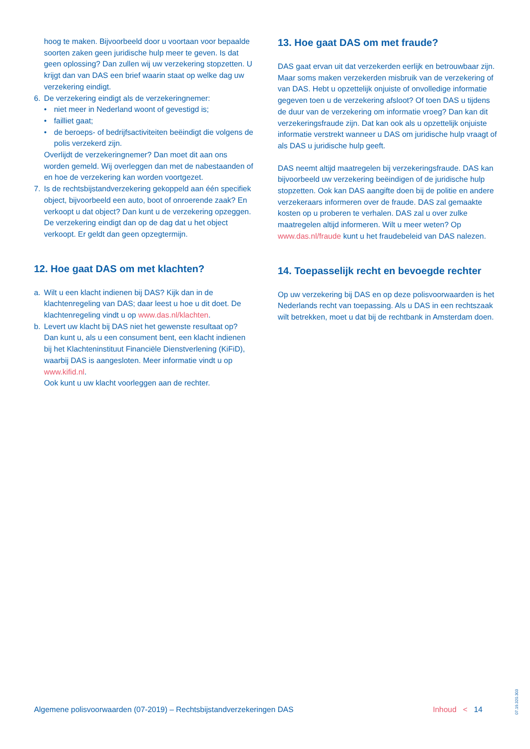hoog te maken. Bijvoorbeeld door u voortaan voor bepaalde soorten zaken geen juridische hulp meer te geven. Is dat geen oplossing? Dan zullen wij uw verzekering stopzetten. U krijgt dan van DAS een brief waarin staat op welke dag uw verzekering eindigt.
6. De verzekering eindigt als de verzekeringnemer:
• niet meer in Nederland woont of gevestigd is;
• failliet gaat;
• de beroeps- of bedrijfsactiviteiten beëindigt die volgens de polis verzekerd zijn.
Overlijdt de verzekeringnemer? Dan moet dit aan ons worden gemeld. Wij overleggen dan met de nabestaanden of en hoe de verzekering kan worden voortgezet.
7. Is de rechtsbijstandverzekering gekoppeld aan één specifiek object, bijvoorbeeld een auto, boot of onroerende zaak? En verkoopt u dat object? Dan kunt u de verzekering opzeggen. De verzekering eindigt dan op de dag dat u het object verkoopt. Er geldt dan geen opzegtermijn.
12. Hoe gaat DAS om met klachten?
a. Wilt u een klacht indienen bij DAS? Kijk dan in de klachtenregeling van DAS; daar leest u hoe u dit doet. De klachtenregeling vindt u op www.das.nl/klachten.
b. Levert uw klacht bij DAS niet het gewenste resultaat op? Dan kunt u, als u een consument bent, een klacht indienen bij het Klachteninstituut Financiële Dienstverlening (KiFiD), waarbij DAS is aangesloten. Meer informatie vindt u op www.kifid.nl.
Ook kunt u uw klacht voorleggen aan de rechter.
13. Hoe gaat DAS om met fraude?
DAS gaat ervan uit dat verzekerden eerlijk en betrouwbaar zijn. Maar soms maken verzekerden misbruik van de verzekering of van DAS. Hebt u opzettelijk onjuiste of onvolledige informatie gegeven toen u de verzekering afsloot? Of toen DAS u tijdens de duur van de verzekering om informatie vroeg? Dan kan dit verzekeringsfraude zijn. Dat kan ook als u opzettelijk onjuiste informatie verstrekt wanneer u DAS om juridische hulp vraagt of als DAS u juridische hulp geeft.
DAS neemt altijd maatregelen bij verzekeringsfraude. DAS kan bijvoorbeeld uw verzekering beëindigen of de juridische hulp stopzetten. Ook kan DAS aangifte doen bij de politie en andere verzekeraars informeren over de fraude. DAS zal gemaakte kosten op u proberen te verhalen. DAS zal u over zulke maatregelen altijd informeren. Wilt u meer weten? Op www.das.nl/fraude kunt u het fraudebeleid van DAS nalezen.
14. Toepasselijk recht en bevoegde rechter
Op uw verzekering bij DAS en op deze polisvoorwaarden is het Nederlands recht van toepassing. Als u DAS in een rechtszaak wilt betrekken, moet u dat bij de rechtbank in Amsterdam doen.
Algemene polisvoorwaarden (07-2019) – Rechtsbijstandverzekeringen DAS Inhoud < 14
07.19.320.303